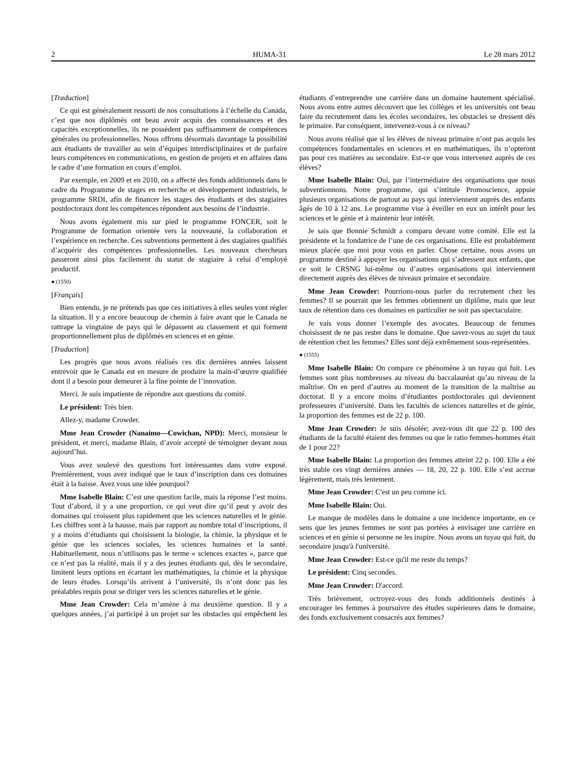2 HUMA-31 Le 28 mars 2012
[Traduction]
Ce qui est généralement ressorti de nos consultations à l’échelle du Canada, c’est que nos diplômés ont beau avoir acquis des connaissances et des capacités exceptionnelles, ils ne possèdent pas suffisamment de compétences générales ou professionnelles. Nous offrons désormais davantage la possibilité aux étudiants de travailler au sein d’équipes interdisciplinaires et de parfaire leurs compétences en communications, en gestion de projets et en affaires dans le cadre d’une formation en cours d’emploi.
Par exemple, en 2009 et en 2010, on a affecté des fonds additionnels dans le cadre du Programme de stages en recherche et développement industriels, le programme SRDI, afin de financer les stages des étudiants et des stagiaires postdoctoraux dont les compétences répondent aux besoins de l’industrie.
Nous avons également mis sur pied le programme FONCER, soit le Programme de formation orientée vers la nouveauté, la collaboration et l’expérience en recherche. Ces subventions permettent à des stagiaires qualifiés d’acquérir des compétences professionnelles. Les nouveaux chercheurs passeront ainsi plus facilement du statut de stagiaire à celui d’employé productif.
● (1550)
[Français]
Bien entendu, je ne prétends pas que ces initiatives à elles seules vont régler la situation. Il y a encore beaucoup de chemin à faire avant que le Canada ne rattrape la vingtaine de pays qui le dépassent au classement et qui forment proportionnellement plus de diplômés en sciences et en génie.
[Traduction]
Les progrès que nous avons réalisés ces dix dernières années laissent entrevoir que le Canada est en mesure de produire la main-d’œuvre qualifiée dont il a besoin pour demeurer à la fine pointe de l’innovation.
Merci. Je suis impatiente de répondre aux questions du comité.
Le président: Très bien.
Allez-y, madame Crowder.
Mme Jean Crowder (Nanaimo—Cowichan, NPD): Merci, monsieur le président, et merci, madame Blain, d’avoir accepté de témoigner devant nous aujourd’hui.
Vous avez soulevé des questions fort intéressantes dans votre exposé. Premièrement, vous avez indiqué que le taux d’inscription dans ces domaines était à la baisse. Avez vous une idée pourquoi?
Mme Isabelle Blain: C’est une question facile, mais la réponse l’est moins. Tout d’abord, il y a une proportion, ce qui veut dire qu’il peut y avoir des domaines qui croissent plus rapidement que les sciences naturelles et le génie. Les chiffres sont à la hausse, mais par rapport au nombre total d’inscriptions, il y a moins d’étudiants qui choisissent la biologie, la chimie, la physique et le génie que les sciences sociales, les sciences humaines et la santé. Habituellement, nous n’utilisons pas le terme « sciences exactes », parce que ce n’est pas la réalité, mais il y a des jeunes étudiants qui, dès le secondaire, limitent leurs options en écartant les mathématiques, la chimie et la physique de leurs études. Lorsqu’ils arrivent à l’université, ils n’ont donc pas les préalables requis pour se diriger vers les sciences naturelles et le génie.
Mme Jean Crowder: Cela m’amène à ma deuxième question. Il y a quelques années, j’ai participé à un projet sur les obstacles qui empêchent les étudiants d’entreprendre une carrière dans un domaine hautement spécialisé. Nous avons entre autres découvert que les collèges et les universités ont beau faire du recrutement dans les écoles secondaires, les obstacles se dressent dès le primaire. Par conséquent, intervenez-vous à ce niveau?
Nous avons réalisé que si les élèves de niveau primaire n’ont pas acquis les compétences fondamentales en sciences et en mathématiques, ils n’opteront pas pour ces matières au secondaire. Est-ce que vous intervenez auprès de ces élèves?
Mme Isabelle Blain: Oui, par l’intermédiaire des organisations que nous subventionnons. Notre programme, qui s’intitule Promoscience, appuie plusieurs organisations de partout au pays qui interviennent auprès des enfants âgés de 10 à 12 ans. Le programme vise à éveiller en eux un intérêt pour les sciences et le génie et à maintenir leur intérêt.
Je sais que Bonnie Schmidt a comparu devant votre comité. Elle est la présidente et la fondatrice de l’une de ces organisations. Elle est probablement mieux placée que moi pour vous en parler. Chose certaine, nous avons un programme destiné à appuyer les organisations qui s’adressent aux enfants, que ce soit le CRSNG lui-même ou d’autres organisations qui interviennent directement auprès des élèves de niveaux primaire et secondaire.
Mme Jean Crowder: Pourrions-nous parler du recrutement chez les femmes? Il se pourrait que les femmes obtiennent un diplôme, mais que leur taux de rétention dans ces domaines en particulier ne soit pas spectaculaire.
Je vais vous donner l’exemple des avocates. Beaucoup de femmes choisissent de ne pas rester dans le domaine. Que savez-vous au sujet du taux de rétention chez les femmes? Elles sont déjà extrêmement sous-représentées.
● (1555)
Mme Isabelle Blain: On compare ce phénomène à un tuyau qui fuit. Les femmes sont plus nombreuses au niveau du baccalauréat qu’au niveau de la maîtrise. On en perd d’autres au moment de la transition de la maîtrise au doctorat. Il y a encore moins d’étudiantes postdoctorales qui deviennent professeures d’université. Dans les facultés de sciences naturelles et de génie, la proportion des femmes est de 22 p. 100.
Mme Jean Crowder: Je suis désolée; avez-vous dit que 22 p. 100 des étudiants de la faculté étaient des femmes ou que le ratio femmes-hommes était de 1 pour 22?
Mme Isabelle Blain: La proportion des femmes atteint 22 p. 100. Elle a été très stable ces vingt dernières années — 18, 20, 22 p. 100. Elle s’est accrue légèrement, mais très lentement.
Mme Jean Crowder: C'est un peu comme ici.
Mme Isabelle Blain: Oui.
Le manque de modèles dans le domaine a une incidence importante, en ce sens que les jeunes femmes ne sont pas portées à envisager une carrière en sciences et en génie si personne ne les inspire. Nous avons un tuyau qui fuit, du secondaire jusqu'à l'université.
Mme Jean Crowder: Est-ce qu'il me reste du temps?
Le président: Cinq secondes.
Mme Jean Crowder: D'accord.
Très brièvement, octroyez-vous des fonds additionnels destinés à encourager les femmes à poursuivre des études supérieures dans le domaine, des fonds exclusivement consacrés aux femmes?